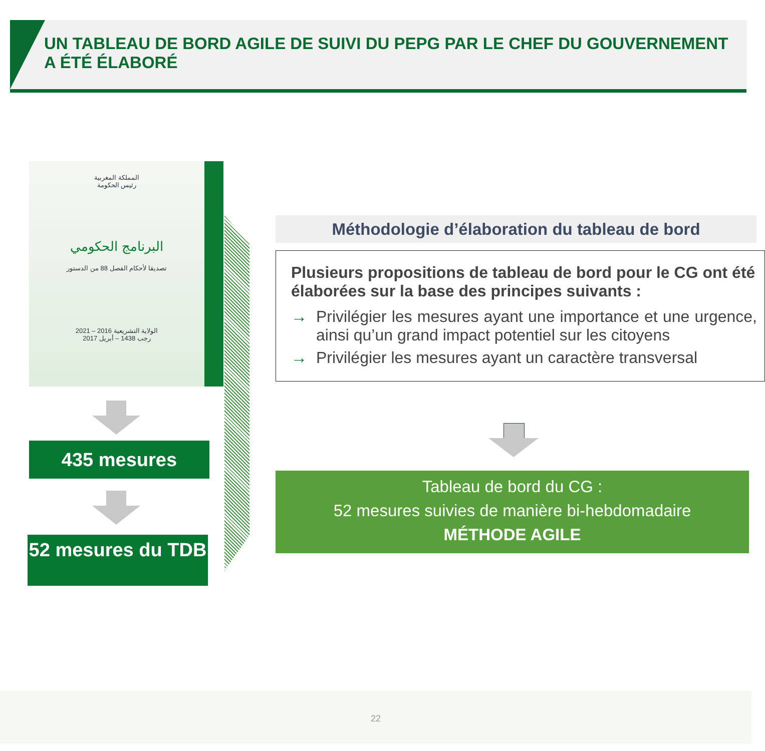UN TABLEAU DE BORD AGILE DE SUIVI DU PEPG PAR LE CHEF DU GOUVERNEMENT A ÉTÉ ÉLABORÉ
المملكة المغربية
رئيس الحكومة
البرنامج الحكومي
تصديقا لأحكام الفصل 88 من الدستور
الولاية التشريعية 2016 – 2021
رجب 1438 – أبريل 2017
435 mesures
52 mesures du TDB
Méthodologie d’élaboration du tableau de bord
Plusieurs propositions de tableau de bord pour le CG ont été élaborées sur la base des principes suivants :
→ Privilégier les mesures ayant une importance et une urgence, ainsi qu’un grand impact potentiel sur les citoyens
→ Privilégier les mesures ayant un caractère transversal
Tableau de bord du CG :
52 mesures suivies de manière bi-hebdomadaire
MÉTHODE AGILE
22